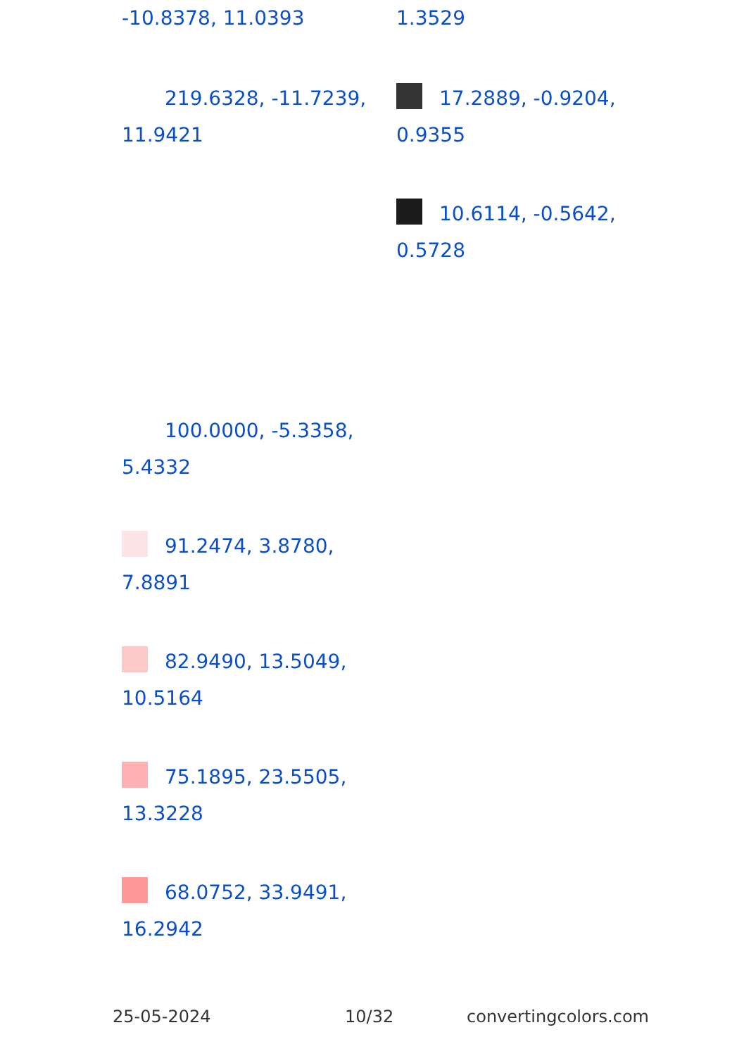-10.8378, 11.0393 1.3529
219.6328, -11.7239, 11.9421
17.2889, -0.9204, 0.9355
10.6114, -0.5642, 0.5728
100.0000, -5.3358, 5.4332
91.2474, 3.8780, 7.8891
82.9490, 13.5049, 10.5164
75.1895, 23.5505, 13.3228
68.0752, 33.9491, 16.2942
25-05-2024 10/32 convertingcolors.com